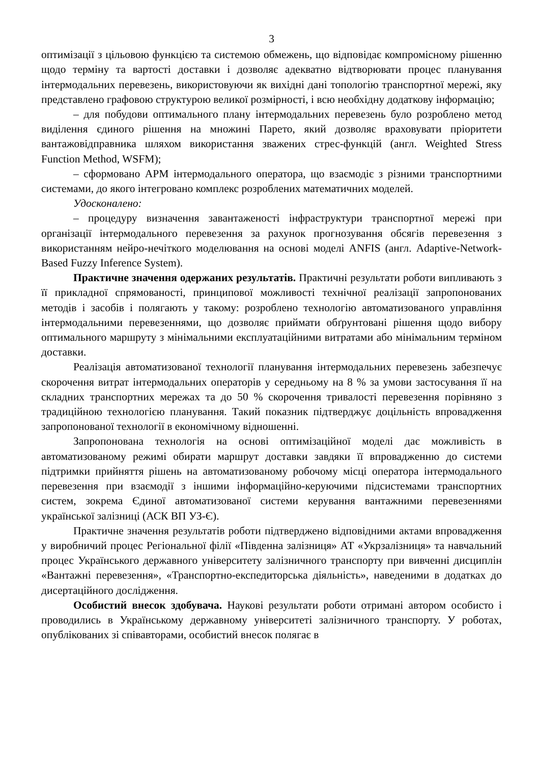3
оптимізації з цільовою функцією та системою обмежень, що відповідає компромісному рішенню щодо терміну та вартості доставки і дозволяє адекватно відтворювати процес планування інтермодальних перевезень, використовуючи як вихідні дані топологію транспортної мережі, яку представлено графовою структурою великої розмірності, і всю необхідну додаткову інформацію;
– для побудови оптимального плану інтермодальних перевезень було розроблено метод виділення єдиного рішення на множині Парето, який дозволяє враховувати пріоритети вантажовідправника шляхом використання зважених стрес-функцій (англ. Weighted Stress Function Method, WSFM);
– сформовано АРМ інтермодального оператора, що взаємодіє з різними транспортними системами, до якого інтегровано комплекс розроблених математичних моделей.
Удосконалено:
– процедуру визначення завантаженості інфраструктури транспортної мережі при організації інтермодального перевезення за рахунок прогнозування обсягів перевезення з використанням нейро-нечіткого моделювання на основі моделі ANFIS (англ. Adaptive-Network-Based Fuzzy Inference System).
Практичне значення одержаних результатів. Практичні результати роботи випливають з її прикладної спрямованості, принципової можливості технічної реалізації запропонованих методів і засобів і полягають у такому: розроблено технологію автоматизованого управління інтермодальними перевезеннями, що дозволяє приймати обґрунтовані рішення щодо вибору оптимального маршруту з мінімальними експлуатаційними витратами або мінімальним терміном доставки.
Реалізація автоматизованої технології планування інтермодальних перевезень забезпечує скорочення витрат інтермодальних операторів у середньому на 8 % за умови застосування її на складних транспортних мережах та до 50 % скорочення тривалості перевезення порівняно з традиційною технологією планування. Такий показник підтверджує доцільність впровадження запропонованої технології в економічному відношенні.
Запропонована технологія на основі оптимізаційної моделі дає можливість в автоматизованому режимі обирати маршрут доставки завдяки її впровадженню до системи підтримки прийняття рішень на автоматизованому робочому місці оператора інтермодального перевезення при взаємодії з іншими інформаційно-керуючими підсистемами транспортних систем, зокрема Єдиної автоматизованої системи керування вантажними перевезеннями української залізниці (АСК ВП УЗ-Є).
Практичне значення результатів роботи підтверджено відповідними актами впровадження у виробничий процес Регіональної філії «Південна залізниця» АТ «Укрзалізниця» та навчальний процес Українського державного університету залізничного транспорту при вивченні дисциплін «Вантажні перевезення», «Транспортно-експедиторська діяльність», наведеними в додатках до дисертаційного дослідження.
Особистий внесок здобувача. Наукові результати роботи отримані автором особисто і проводились в Українському державному університеті залізничного транспорту. У роботах, опублікованих зі співавторами, особистий внесок полягає в